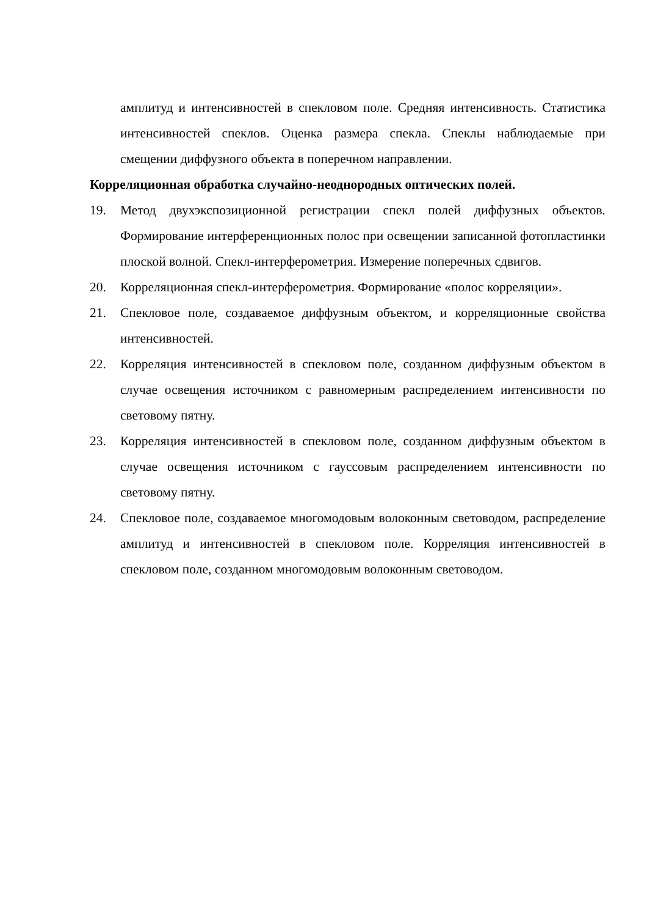амплитуд и интенсивностей в спекловом поле. Средняя интенсивность. Статистика интенсивностей спеклов. Оценка размера спекла. Спеклы наблюдаемые при смещении диффузного объекта в поперечном направлении.
Корреляционная обработка случайно-неоднородных оптических полей.
19. Метод двухэкспозиционной регистрации спекл полей диффузных объектов. Формирование интерференционных полос при освещении записанной фотопластинки плоской волной. Спекл-интерферометрия. Измерение поперечных сдвигов.
20. Корреляционная спекл-интерферометрия. Формирование «полос корреляции».
21. Спекловое поле, создаваемое диффузным объектом, и корреляционные свойства интенсивностей.
22. Корреляция интенсивностей в спекловом поле, созданном диффузным объектом в случае освещения источником с равномерным распределением интенсивности по световому пятну.
23. Корреляция интенсивностей в спекловом поле, созданном диффузным объектом в случае освещения источником с гауссовым распределением интенсивности по световому пятну.
24. Спекловое поле, создаваемое многомодовым волоконным световодом, распределение амплитуд и интенсивностей в спекловом поле. Корреляция интенсивностей в спекловом поле, созданном многомодовым волоконным световодом.